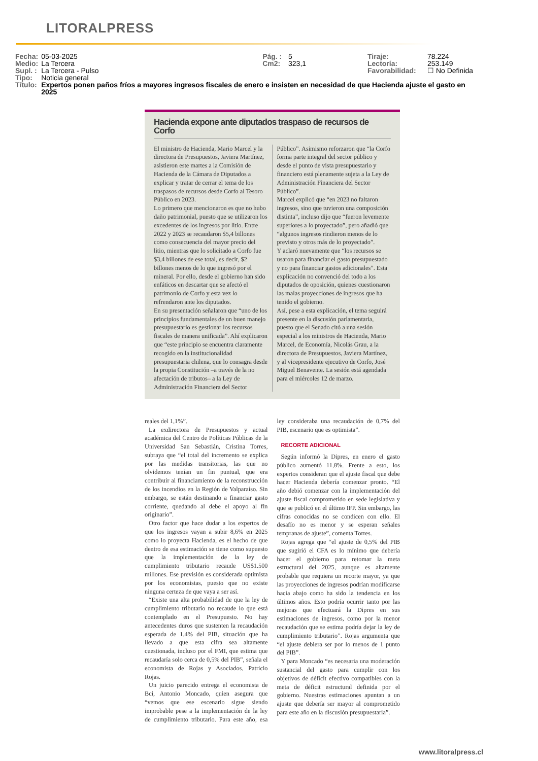LITORALPRESS
| Fecha: | 05-03-2025 | Pág. : | 5 | Tiraje: | 78.224 |
| Medio: | La Tercera | Cm2: | 323,1 | Lectoría: | 253.149 |
| Supl. : | La Tercera - Pulso | | | Favorabilidad: | ☐ No Definida |
| Tipo: | Noticia general | | | | |
| Título: | Expertos ponen paños fríos a mayores ingresos fiscales de enero e insisten en necesidad de que Hacienda ajuste el gasto en 2025 | | | | |
Hacienda expone ante diputados traspaso de recursos de Corfo
El ministro de Hacienda, Mario Marcel y la directora de Presupuestos, Javiera Martínez, asistieron este martes a la Comisión de Hacienda de la Cámara de Diputados a explicar y tratar de cerrar el tema de los traspasos de recursos desde Corfo al Tesoro Público en 2023.
Lo primero que mencionaron es que no hubo daño patrimonial, puesto que se utilizaron los excedentes de los ingresos por litio. Entre 2022 y 2023 se recaudaron $5,4 billones como consecuencia del mayor precio del litio, mientras que lo solicitado a Corfo fue $3,4 billones de ese total, es decir, $2 billones menos de lo que ingresó por el mineral. Por ello, desde el gobierno han sido enfáticos en descartar que se afectó el patrimonio de Corfo y esta vez lo refrendaron ante los diputados.
En su presentación señalaron que “uno de los principios fundamentales de un buen manejo presupuestario es gestionar los recursos fiscales de manera unificada”. Ahí explicaron que “este principio se encuentra claramente recogido en la institucionalidad presupuestaria chilena, que lo consagra desde la propia Constitución –a través de la no afectación de tributos– a la Ley de Administración Financiera del Sector Público”. Asimismo reforzaron que “la Corfo forma parte integral del sector público y desde el punto de vista presupuestario y financiero está plenamente sujeta a la Ley de Administración Financiera del Sector Público”.
Marcel explicó que “en 2023 no faltaron ingresos, sino que tuvieron una composición distinta”, incluso dijo que “fueron levemente superiores a lo proyectado”, pero añadió que “algunos ingresos rindieron menos de lo previsto y otros más de lo proyectado”.
Y aclaró nuevamente que “los recursos se usaron para financiar el gasto presupuestado y no para financiar gastos adicionales”. Esta explicación no convenció del todo a los diputados de oposición, quienes cuestionaron las malas proyecciones de ingresos que ha tenido el gobierno.
Así, pese a esta explicación, el tema seguirá presente en la discusión parlamentaria, puesto que el Senado citó a una sesión especial a los ministros de Hacienda, Mario Marcel, de Economía, Nicolás Grau, a la directora de Presupuestos, Javiera Martínez, y al vicepresidente ejecutivo de Corfo, José Miguel Benavente. La sesión está agendada para el miércoles 12 de marzo.
reales del 1,1%”.
La exdirectora de Presupuestos y actual académica del Centro de Políticas Públicas de la Universidad San Sebastián, Cristina Torres, subraya que “el total del incremento se explica por las medidas transitorias, las que no olvidemos tenían un fin puntual, que era contribuir al financiamiento de la reconstrucción de los incendios en la Región de Valparaíso. Sin embargo, se están destinando a financiar gasto corriente, quedando al debe el apoyo al fin originario”.
Otro factor que hace dudar a los expertos de que los ingresos vayan a subir 8,6% en 2025 como lo proyecta Hacienda, es el hecho de que dentro de esa estimación se tiene como supuesto que la implementación de la ley de cumplimiento tributario recaude US$1.500 millones. Ese previsión es considerada optimista por los economistas, puesto que no existe ninguna certeza de que vaya a ser así.
“Existe una alta probabilidad de que la ley de cumplimiento tributario no recaude lo que está contemplado en el Presupuesto. No hay antecedentes duros que sustenten la recaudación esperada de 1,4% del PIB, situación que ha llevado a que esta cifra sea altamente cuestionada, incluso por el FMI, que estima que recaudaría solo cerca de 0,5% del PIB”, señala el economista de Rojas y Asociados, Patricio Rojas.
Un juicio parecido entrega el economista de Bci, Antonio Moncado, quien asegura que “vemos que ese escenario sigue siendo improbable pese a la implementación de la ley de cumplimiento tributario. Para este año, esa ley consideraba una recaudación de 0,7% del PIB, escenario que es optimista”.
RECORTE ADICIONAL
Según informó la Dipres, en enero el gasto público aumentó 11,8%. Frente a esto, los expertos consideran que el ajuste fiscal que debe hacer Hacienda debería comenzar pronto. “El año debió comenzar con la implementación del ajuste fiscal comprometido en sede legislativa y que se publicó en el último IFP. Sin embargo, las cifras conocidas no se condicen con ello. El desafío no es menor y se esperan señales tempranas de ajuste”, comenta Torres.
Rojas agrega que “el ajuste de 0,5% del PIB que sugirió el CFA es lo mínimo que debería hacer el gobierno para retomar la meta estructural del 2025, aunque es altamente probable que requiera un recorte mayor, ya que las proyecciones de ingresos podrían modificarse hacia abajo como ha sido la tendencia en los últimos años. Esto podría ocurrir tanto por las mejoras que efectuará la Dipres en sus estimaciones de ingresos, como por la menor recaudación que se estima podría dejar la ley de cumplimiento tributario”. Rojas argumenta que “el ajuste debiera ser por lo menos de 1 punto del PIB”.
Y para Moncado “es necesaria una moderación sustancial del gasto para cumplir con los objetivos de déficit efectivo compatibles con la meta de déficit estructural definida por el gobierno. Nuestras estimaciones apuntan a un ajuste que debería ser mayor al comprometido para este año en la discusión presupuestaria”.
www.litoralpress.cl